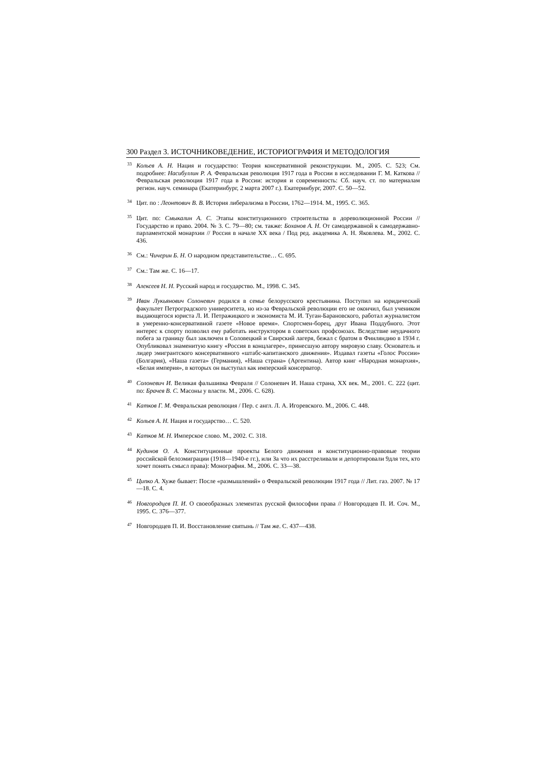300 Раздел 3. ИСТОЧНИКОВЕДЕНИЕ, ИСТОРИОГРАФИЯ И МЕТОДОЛОГИЯ
<sup>33</sup> Кольев А. Н. Нация и государство: Теория консервативной реконструкции. М., 2005. С. 523; См. подробнее: Насибуллин Р. А. Февральская революция 1917 года в России в исследовании Г. М. Каткова // Февральская революция 1917 года в России: история и современность: Сб. науч. ст. по материалам регион. науч. семинара (Екатеринбург, 2 марта 2007 г.). Екатеринбург, 2007. С. 50—52.
<sup>34</sup> Цит. по : Леонтович В. В. История либерализма в России, 1762—1914. М., 1995. С. 365.
<sup>35</sup> Цит. по: Смыкалин А. С. Этапы конституционного строительства в дореволюционной России // Государство и право. 2004. № 3. С. 79—80; см. также: Боханов А. Н. От самодержавной к самодержавно-парламентской монархии // Россия в начале XX века / Под ред. академика А. Н. Яковлева. М., 2002. С. 436.
<sup>36</sup> См.: Чичерин Б. Н. О народном представительстве… С. 695.
<sup>37</sup> См.: Там же. С. 16—17.
<sup>38</sup> Алексеев Н. Н. Русский народ и государство. М., 1998. С. 345.
<sup>39</sup> Иван Лукьянович Солоневич родился в семье белорусского крестьянина. Поступил на юридический факультет Петроградского университета, но из-за Февральской революции его не окончил, был учеником выдающегося юриста Л. И. Петражицкого и экономиста М. И. Туган-Барановского, работал журналистом в умеренно-консервативной газете «Новое время». Спортсмен-борец, друг Ивана Поддубного. Этот интерес к спорту позволил ему работать инструктором в советских профсоюзах. Вследствие неудачного побега за границу был заключен в Соловецкий и Свирский лагеря, бежал с братом в Финляндию в 1934 г. Опубликовал знаменитую книгу «Россия в концлагере», принесшую автору мировую славу. Основатель и лидер эмигрантского консервативного «штабс-капитанского движения». Издавал газеты «Голос России» (Болгария), «Наша газета» (Германия), «Наша страна» (Аргентина). Автор книг «Народная монархия», «Белая империя», в которых он выступал как имперский консерватор.
<sup>40</sup> Солоневич И. Великая фальшивка Февраля // Солоневич И. Наша страна, XX век. М., 2001. С. 222 (цит. по: Брачев В. С. Масоны у власти. М., 2006. С. 628).
<sup>41</sup> Катков Г. М. Февральская революция / Пер. с англ. Л. А. Игоревского. М., 2006. С. 448.
<sup>42</sup> Кольев А. Н. Нация и государство… С. 520.
<sup>43</sup> Катков М. Н. Имперское слово. М., 2002. С. 318.
<sup>44</sup> Кудинов О. А. Конституционные проекты Белого движения и конституционно-правовые теории российской белоэмиграции (1918—1940-е гг.), или За что их расстреливали и депортировали 9для тех, кто хочет понять смысл права): Монография. М., 2006. С. 33—38.
<sup>45</sup> Ципко А. Хуже бывает: После «размышлений» о Февральской революции 1917 года // Лит. газ. 2007. № 17—18. С. 4.
<sup>46</sup> Новгородцев П. И. О своеобразных элементах русской философии права // Новгородцев П. И. Соч. М., 1995. С. 376—377.
<sup>47</sup> Новгородцев П. И. Восстановление святынь // Там же. С. 437—438.